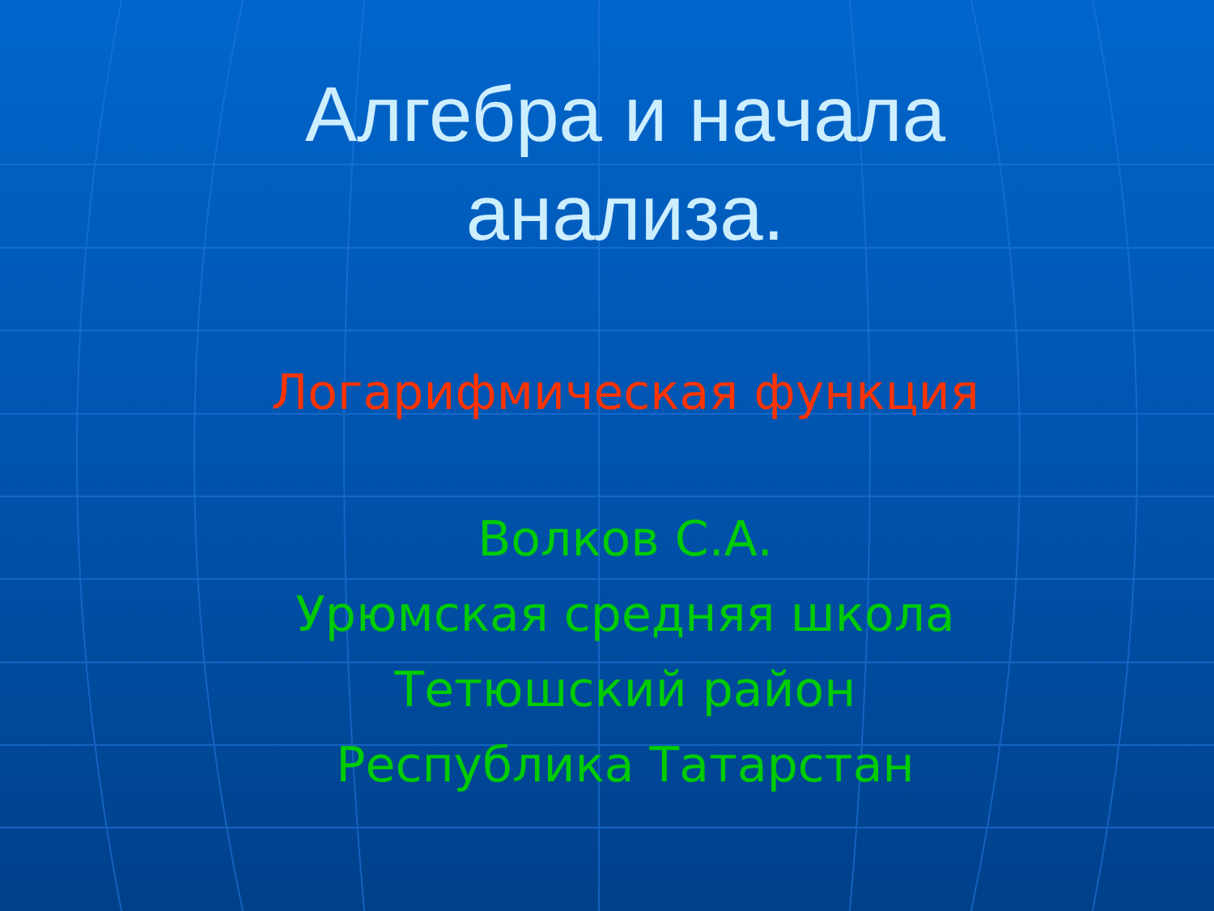Алгебра и начала
анализа.
Логарифмическая функция
Волков С.А.
Урюмская средняя школа
Тетюшский район
Республика Татарстан